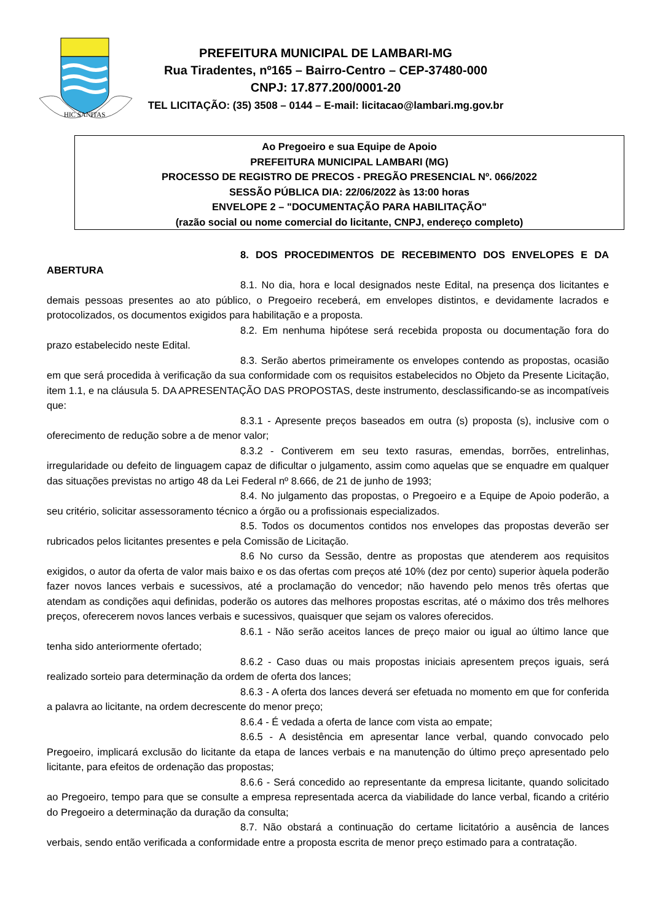HIC SANITAS
PREFEITURA MUNICIPAL DE LAMBARI-MG
Rua Tiradentes, nº165 – Bairro-Centro – CEP-37480-000
CNPJ: 17.877.200/0001-20
TEL LICITAÇÃO: (35) 3508 – 0144 – E-mail: licitacao@lambari.mg.gov.br
Ao Pregoeiro e sua Equipe de Apoio
PREFEITURA MUNICIPAL LAMBARI (MG)
PROCESSO DE REGISTRO DE PRECOS - PREGÃO PRESENCIAL Nº. 066/2022
SESSÃO PÚBLICA DIA: 22/06/2022 às 13:00 horas
ENVELOPE 2 – "DOCUMENTAÇÃO PARA HABILITAÇÃO"
(razão social ou nome comercial do licitante, CNPJ, endereço completo)
8. DOS PROCEDIMENTOS DE RECEBIMENTO DOS ENVELOPES E DA ABERTURA
8.1. No dia, hora e local designados neste Edital, na presença dos licitantes e demais pessoas presentes ao ato público, o Pregoeiro receberá, em envelopes distintos, e devidamente lacrados e protocolizados, os documentos exigidos para habilitação e a proposta.
8.2. Em nenhuma hipótese será recebida proposta ou documentação fora do prazo estabelecido neste Edital.
8.3. Serão abertos primeiramente os envelopes contendo as propostas, ocasião em que será procedida à verificação da sua conformidade com os requisitos estabelecidos no Objeto da Presente Licitação, item 1.1, e na cláusula 5. DA APRESENTAÇÃO DAS PROPOSTAS, deste instrumento, desclassificando-se as incompatíveis que:
8.3.1 - Apresente preços baseados em outra (s) proposta (s), inclusive com o oferecimento de redução sobre a de menor valor;
8.3.2 - Contiverem em seu texto rasuras, emendas, borrões, entrelinhas, irregularidade ou defeito de linguagem capaz de dificultar o julgamento, assim como aquelas que se enquadre em qualquer das situações previstas no artigo 48 da Lei Federal nº 8.666, de 21 de junho de 1993;
8.4. No julgamento das propostas, o Pregoeiro e a Equipe de Apoio poderão, a seu critério, solicitar assessoramento técnico a órgão ou a profissionais especializados.
8.5. Todos os documentos contidos nos envelopes das propostas deverão ser rubricados pelos licitantes presentes e pela Comissão de Licitação.
8.6 No curso da Sessão, dentre as propostas que atenderem aos requisitos exigidos, o autor da oferta de valor mais baixo e os das ofertas com preços até 10% (dez por cento) superior àquela poderão fazer novos lances verbais e sucessivos, até a proclamação do vencedor; não havendo pelo menos três ofertas que atendam as condições aqui definidas, poderão os autores das melhores propostas escritas, até o máximo dos três melhores preços, oferecerem novos lances verbais e sucessivos, quaisquer que sejam os valores oferecidos.
8.6.1 - Não serão aceitos lances de preço maior ou igual ao último lance que tenha sido anteriormente ofertado;
8.6.2 - Caso duas ou mais propostas iniciais apresentem preços iguais, será realizado sorteio para determinação da ordem de oferta dos lances;
8.6.3 - A oferta dos lances deverá ser efetuada no momento em que for conferida a palavra ao licitante, na ordem decrescente do menor preço;
8.6.4 - É vedada a oferta de lance com vista ao empate;
8.6.5 - A desistência em apresentar lance verbal, quando convocado pelo Pregoeiro, implicará exclusão do licitante da etapa de lances verbais e na manutenção do último preço apresentado pelo licitante, para efeitos de ordenação das propostas;
8.6.6 - Será concedido ao representante da empresa licitante, quando solicitado ao Pregoeiro, tempo para que se consulte a empresa representada acerca da viabilidade do lance verbal, ficando a critério do Pregoeiro a determinação da duração da consulta;
8.7. Não obstará a continuação do certame licitatório a ausência de lances verbais, sendo então verificada a conformidade entre a proposta escrita de menor preço estimado para a contratação.